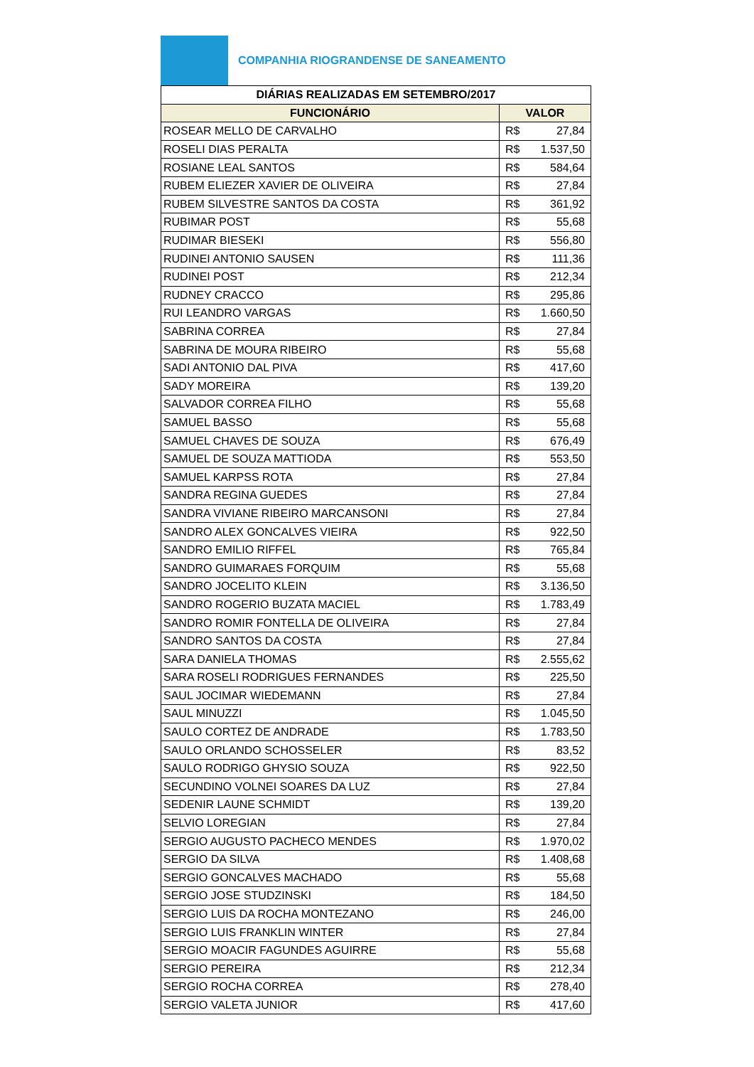COMPANHIA RIOGRANDENSE DE SANEAMENTO
| DIÁRIAS REALIZADAS EM SETEMBRO/2017 | |
| --- | --- |
| FUNCIONÁRIO | VALOR |
| ROSEAR MELLO DE CARVALHO | R$ 27,84 |
| ROSELI DIAS PERALTA | R$ 1.537,50 |
| ROSIANE LEAL SANTOS | R$ 584,64 |
| RUBEM ELIEZER XAVIER DE OLIVEIRA | R$ 27,84 |
| RUBEM SILVESTRE SANTOS DA COSTA | R$ 361,92 |
| RUBIMAR POST | R$ 55,68 |
| RUDIMAR BIESEKI | R$ 556,80 |
| RUDINEI ANTONIO SAUSEN | R$ 111,36 |
| RUDINEI POST | R$ 212,34 |
| RUDNEY CRACCO | R$ 295,86 |
| RUI LEANDRO VARGAS | R$ 1.660,50 |
| SABRINA CORREA | R$ 27,84 |
| SABRINA DE MOURA RIBEIRO | R$ 55,68 |
| SADI ANTONIO DAL PIVA | R$ 417,60 |
| SADY MOREIRA | R$ 139,20 |
| SALVADOR CORREA FILHO | R$ 55,68 |
| SAMUEL BASSO | R$ 55,68 |
| SAMUEL CHAVES DE SOUZA | R$ 676,49 |
| SAMUEL DE SOUZA MATTIODA | R$ 553,50 |
| SAMUEL KARPSS ROTA | R$ 27,84 |
| SANDRA REGINA GUEDES | R$ 27,84 |
| SANDRA VIVIANE RIBEIRO MARCANSONI | R$ 27,84 |
| SANDRO ALEX GONCALVES VIEIRA | R$ 922,50 |
| SANDRO EMILIO RIFFEL | R$ 765,84 |
| SANDRO GUIMARAES FORQUIM | R$ 55,68 |
| SANDRO JOCELITO KLEIN | R$ 3.136,50 |
| SANDRO ROGERIO BUZATA MACIEL | R$ 1.783,49 |
| SANDRO ROMIR FONTELLA DE OLIVEIRA | R$ 27,84 |
| SANDRO SANTOS DA COSTA | R$ 27,84 |
| SARA DANIELA THOMAS | R$ 2.555,62 |
| SARA ROSELI RODRIGUES FERNANDES | R$ 225,50 |
| SAUL JOCIMAR WIEDEMANN | R$ 27,84 |
| SAUL MINUZZI | R$ 1.045,50 |
| SAULO CORTEZ DE ANDRADE | R$ 1.783,50 |
| SAULO ORLANDO SCHOSSELER | R$ 83,52 |
| SAULO RODRIGO GHYSIO SOUZA | R$ 922,50 |
| SECUNDINO VOLNEI SOARES DA LUZ | R$ 27,84 |
| SEDENIR LAUNE SCHMIDT | R$ 139,20 |
| SELVIO LOREGIAN | R$ 27,84 |
| SERGIO AUGUSTO PACHECO MENDES | R$ 1.970,02 |
| SERGIO DA SILVA | R$ 1.408,68 |
| SERGIO GONCALVES MACHADO | R$ 55,68 |
| SERGIO JOSE STUDZINSKI | R$ 184,50 |
| SERGIO LUIS DA ROCHA MONTEZANO | R$ 246,00 |
| SERGIO LUIS FRANKLIN WINTER | R$ 27,84 |
| SERGIO MOACIR FAGUNDES AGUIRRE | R$ 55,68 |
| SERGIO PEREIRA | R$ 212,34 |
| SERGIO ROCHA CORREA | R$ 278,40 |
| SERGIO VALETA JUNIOR | R$ 417,60 |